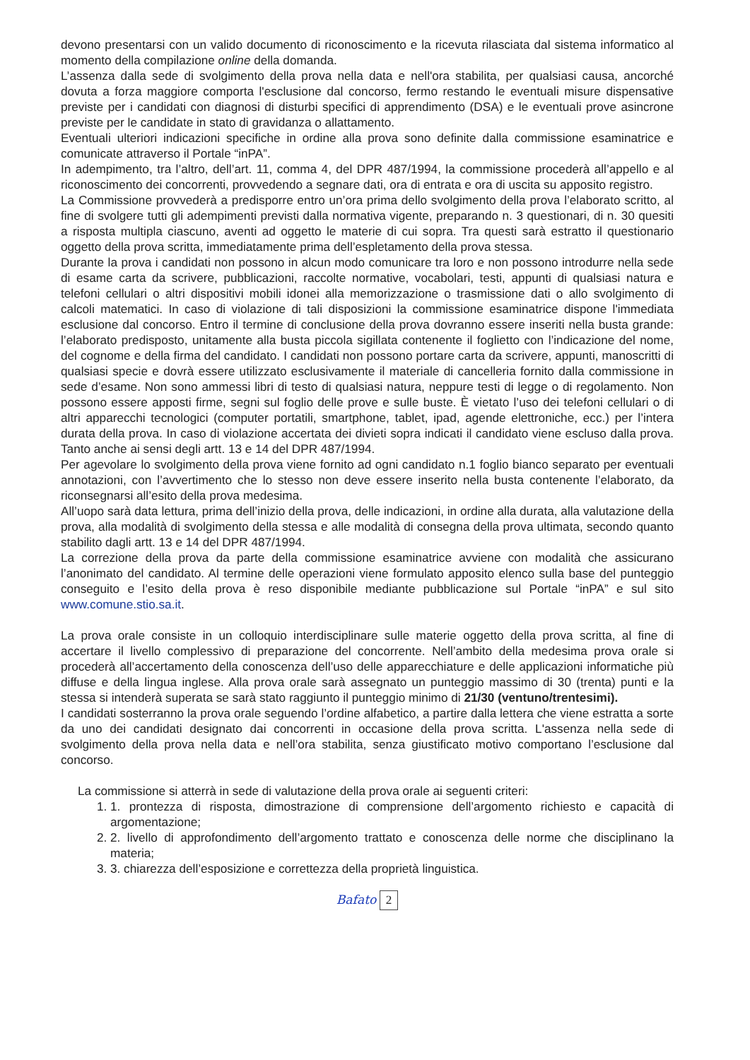devono presentarsi con un valido documento di riconoscimento e la ricevuta rilasciata dal sistema informatico al momento della compilazione online della domanda.
L’assenza dalla sede di svolgimento della prova nella data e nell'ora stabilita, per qualsiasi causa, ancorché dovuta a forza maggiore comporta l'esclusione dal concorso, fermo restando le eventuali misure dispensative previste per i candidati con diagnosi di disturbi specifici di apprendimento (DSA) e le eventuali prove asincrone previste per le candidate in stato di gravidanza o allattamento.
Eventuali ulteriori indicazioni specifiche in ordine alla prova sono definite dalla commissione esaminatrice e comunicate attraverso il Portale “inPA”.
In adempimento, tra l’altro, dell’art. 11, comma 4, del DPR 487/1994, la commissione procederà all’appello e al riconoscimento dei concorrenti, provvedendo a segnare dati, ora di entrata e ora di uscita su apposito registro.
La Commissione provvederà a predisporre entro un’ora prima dello svolgimento della prova l’elaborato scritto, al fine di svolgere tutti gli adempimenti previsti dalla normativa vigente, preparando n. 3 questionari, di n. 30 quesiti a risposta multipla ciascuno, aventi ad oggetto le materie di cui sopra. Tra questi sarà estratto il questionario oggetto della prova scritta, immediatamente prima dell’espletamento della prova stessa.
Durante la prova i candidati non possono in alcun modo comunicare tra loro e non possono introdurre nella sede di esame carta da scrivere, pubblicazioni, raccolte normative, vocabolari, testi, appunti di qualsiasi natura e telefoni cellulari o altri dispositivi mobili idonei alla memorizzazione o trasmissione dati o allo svolgimento di calcoli matematici. In caso di violazione di tali disposizioni la commissione esaminatrice dispone l'immediata esclusione dal concorso. Entro il termine di conclusione della prova dovranno essere inseriti nella busta grande: l’elaborato predisposto, unitamente alla busta piccola sigillata contenente il foglietto con l’indicazione del nome, del cognome e della firma del candidato. I candidati non possono portare carta da scrivere, appunti, manoscritti di qualsiasi specie e dovrà essere utilizzato esclusivamente il materiale di cancelleria fornito dalla commissione in sede d’esame. Non sono ammessi libri di testo di qualsiasi natura, neppure testi di legge o di regolamento. Non possono essere apposti firme, segni sul foglio delle prove e sulle buste. È vietato l’uso dei telefoni cellulari o di altri apparecchi tecnologici (computer portatili, smartphone, tablet, ipad, agende elettroniche, ecc.) per l’intera durata della prova. In caso di violazione accertata dei divieti sopra indicati il candidato viene escluso dalla prova. Tanto anche ai sensi degli artt. 13 e 14 del DPR 487/1994.
Per agevolare lo svolgimento della prova viene fornito ad ogni candidato n.1 foglio bianco separato per eventuali annotazioni, con l’avvertimento che lo stesso non deve essere inserito nella busta contenente l’elaborato, da riconsegnarsi all’esito della prova medesima.
All’uopo sarà data lettura, prima dell’inizio della prova, delle indicazioni, in ordine alla durata, alla valutazione della prova, alla modalità di svolgimento della stessa e alle modalità di consegna della prova ultimata, secondo quanto stabilito dagli artt. 13 e 14 del DPR 487/1994.
La correzione della prova da parte della commissione esaminatrice avviene con modalità che assicurano l’anonimato del candidato. Al termine delle operazioni viene formulato apposito elenco sulla base del punteggio conseguito e l’esito della prova è reso disponibile mediante pubblicazione sul Portale “inPA” e sul sito www.comune.stio.sa.it.
La prova orale consiste in un colloquio interdisciplinare sulle materie oggetto della prova scritta, al fine di accertare il livello complessivo di preparazione del concorrente. Nell’ambito della medesima prova orale si procederà all’accertamento della conoscenza dell’uso delle apparecchiature e delle applicazioni informatiche più diffuse e della lingua inglese. Alla prova orale sarà assegnato un punteggio massimo di 30 (trenta) punti e la stessa si intenderà superata se sarà stato raggiunto il punteggio minimo di 21/30 (ventuno/trentesimi).
I candidati sosterranno la prova orale seguendo l’ordine alfabetico, a partire dalla lettera che viene estratta a sorte da uno dei candidati designato dai concorrenti in occasione della prova scritta. L'assenza nella sede di svolgimento della prova nella data e nell’ora stabilita, senza giustificato motivo comportano l’esclusione dal concorso.
La commissione si atterrà in sede di valutazione della prova orale ai seguenti criteri:
1. 1. prontezza di risposta, dimostrazione di comprensione dell’argomento richiesto e capacità di argomentazione;
2. 2. livello di approfondimento dell’argomento trattato e conoscenza delle norme che disciplinano la materia;
3. 3. chiarezza dell’esposizione e correttezza della proprietà linguistica.
Bafato 2